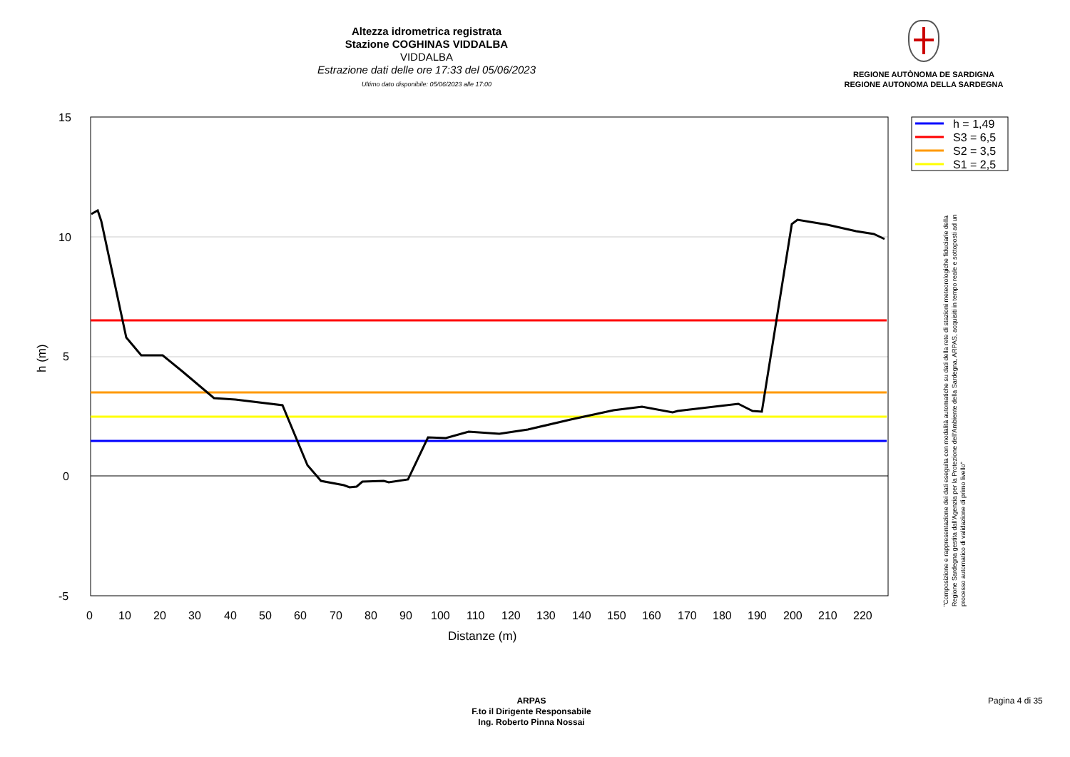Altezza idrometrica registrata
Stazione COGHINAS VIDDALBA
VIDDALBA
Estrazione dati delle ore 17:33 del 05/06/2023
Ultimo dato disponibile: 05/06/2023 alle 17:00
REGIONE AUTÒNOMA DE SARDIGNA
REGIONE AUTONOMA DELLA SARDEGNA
h = 1,49
S3 = 6,5
S2 = 3,5
S1 = 2,5
15
10
5
0
-5
0
10
20
30
40
50
60
70
80
90
100
110
120
130
140
150
160
170
180
190
200
210
220
Distanze (m)
h (m)
"Composizione e rappresentazione dei dati eseguita con modalità automatiche su dati della rete di stazioni meteorologiche fiduciarie della Regione Sardegna gestita dall'Agenzia per la Protezione dell'Ambiente della Sardegna, ARPAS, acquisiti in tempo reale e sottoposti ad un processo automatico di validazione di primo livello"
ARPAS
F.to il Dirigente Responsabile
Ing. Roberto Pinna Nossai
Pagina 4 di 35